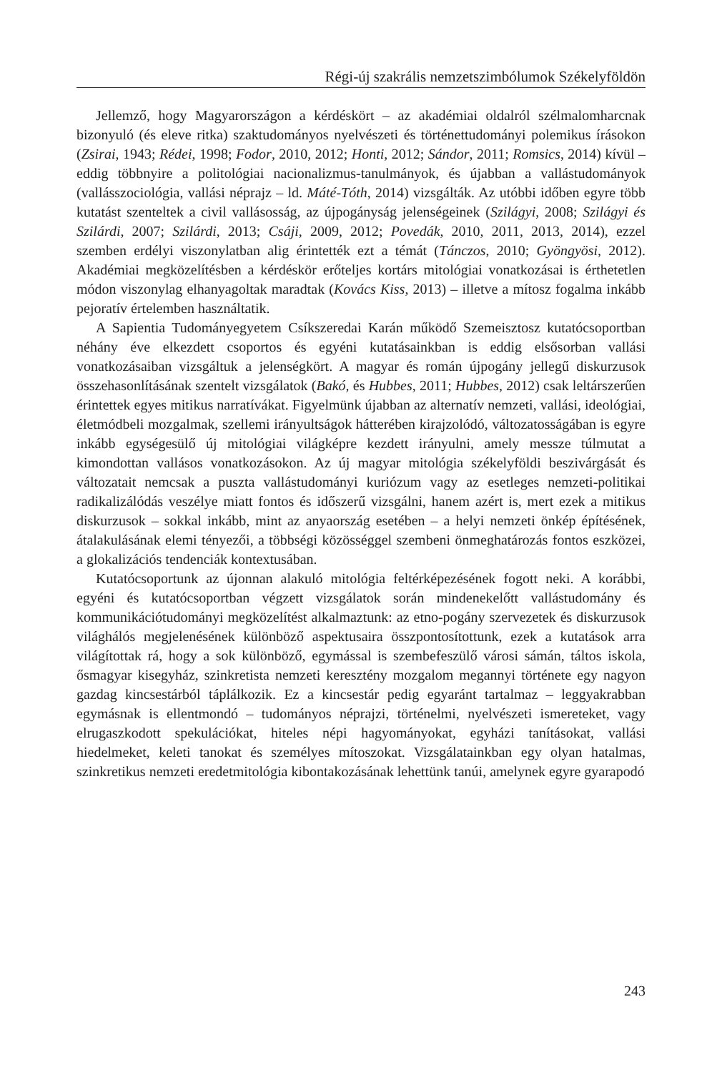Régi-új szakrális nemzetszimbólumok Székelyföldön
Jellemző, hogy Magyarországon a kérdéskört – az akadémiai oldalról szélmalomharcnak bizonyuló (és eleve ritka) szaktudományos nyelvészeti és történettudományi polemikus írásokon (Zsirai, 1943; Rédei, 1998; Fodor, 2010, 2012; Honti, 2012; Sándor, 2011; Romsics, 2014) kívül – eddig többnyire a politológiai nacionalizmus-tanulmányok, és újabban a vallástudományok (vallásszociológia, vallási néprajz – ld. Máté-Tóth, 2014) vizsgálták. Az utóbbi időben egyre több kutatást szenteltek a civil vallásosság, az újpogányság jelenségeinek (Szilágyi, 2008; Szilágyi és Szilárdi, 2007; Szilárdi, 2013; Csáji, 2009, 2012; Povedák, 2010, 2011, 2013, 2014), ezzel szemben erdélyi viszonylatban alig érintették ezt a témát (Tánczos, 2010; Gyöngyösi, 2012). Akadémiai megközelítésben a kérdéskör erőteljes kortárs mitológiai vonatkozásai is érthetetlen módon viszonylag elhanyagoltak maradtak (Kovács Kiss, 2013) – illetve a mítosz fogalma inkább pejoratív értelemben használtatik.
A Sapientia Tudományegyetem Csíkszeredai Karán működő Szemeisztosz kutatócsoportban néhány éve elkezdett csoportos és egyéni kutatásainkban is eddig elsősorban vallási vonatkozásaiban vizsgáltuk a jelenségkört. A magyar és román újpogány jellegű diskurzusok összehasonlításának szentelt vizsgálatok (Bakó, és Hubbes, 2011; Hubbes, 2012) csak leltárszerűen érintettek egyes mitikus narratívákat. Figyelmünk újabban az alternatív nemzeti, vallási, ideológiai, életmódbeli mozgalmak, szellemi irányultságok hátterében kirajzolódó, változatosságában is egyre inkább egységesülő új mitológiai világképre kezdett irányulni, amely messze túlmutat a kimondottan vallásos vonatkozásokon. Az új magyar mitológia székelyföldi beszivárgását és változatait nemcsak a puszta vallástudományi kuriózum vagy az esetleges nemzeti-politikai radikalizálódás veszélye miatt fontos és időszerű vizsgálni, hanem azért is, mert ezek a mitikus diskurzusok – sokkal inkább, mint az anyaország esetében – a helyi nemzeti önkép építésének, átalakulásának elemi tényezői, a többségi közösséggel szembeni önmeghatározás fontos eszközei, a glokalizációs tendenciák kontextusában.
Kutatócsoportunk az újonnan alakuló mitológia feltérképezésének fogott neki. A korábbi, egyéni és kutatócsoportban végzett vizsgálatok során mindenekelőtt vallástudomány és kommunikációtudományi megközelítést alkalmaztunk: az etno-pogány szervezetek és diskurzusok világhálós megjelenésének különböző aspektusaira összpontosítottunk, ezek a kutatások arra világítottak rá, hogy a sok különböző, egymással is szembefeszülő városi sámán, táltos iskola, ősmagyar kisegyház, szinkretista nemzeti keresztény mozgalom megannyi története egy nagyon gazdag kincsestárból táplálkozik. Ez a kincsestár pedig egyaránt tartalmaz – leggyakrabban egymásnak is ellentmondó – tudományos néprajzi, történelmi, nyelvészeti ismereteket, vagy elrugaszkodott spekulációkat, hiteles népi hagyományokat, egyházi tanításokat, vallási hiedelmeket, keleti tanokat és személyes mítoszokat. Vizsgálatainkban egy olyan hatalmas, szinkretikus nemzeti eredetmitológia kibontakozásának lehettünk tanúi, amelynek egyre gyarapodó
243